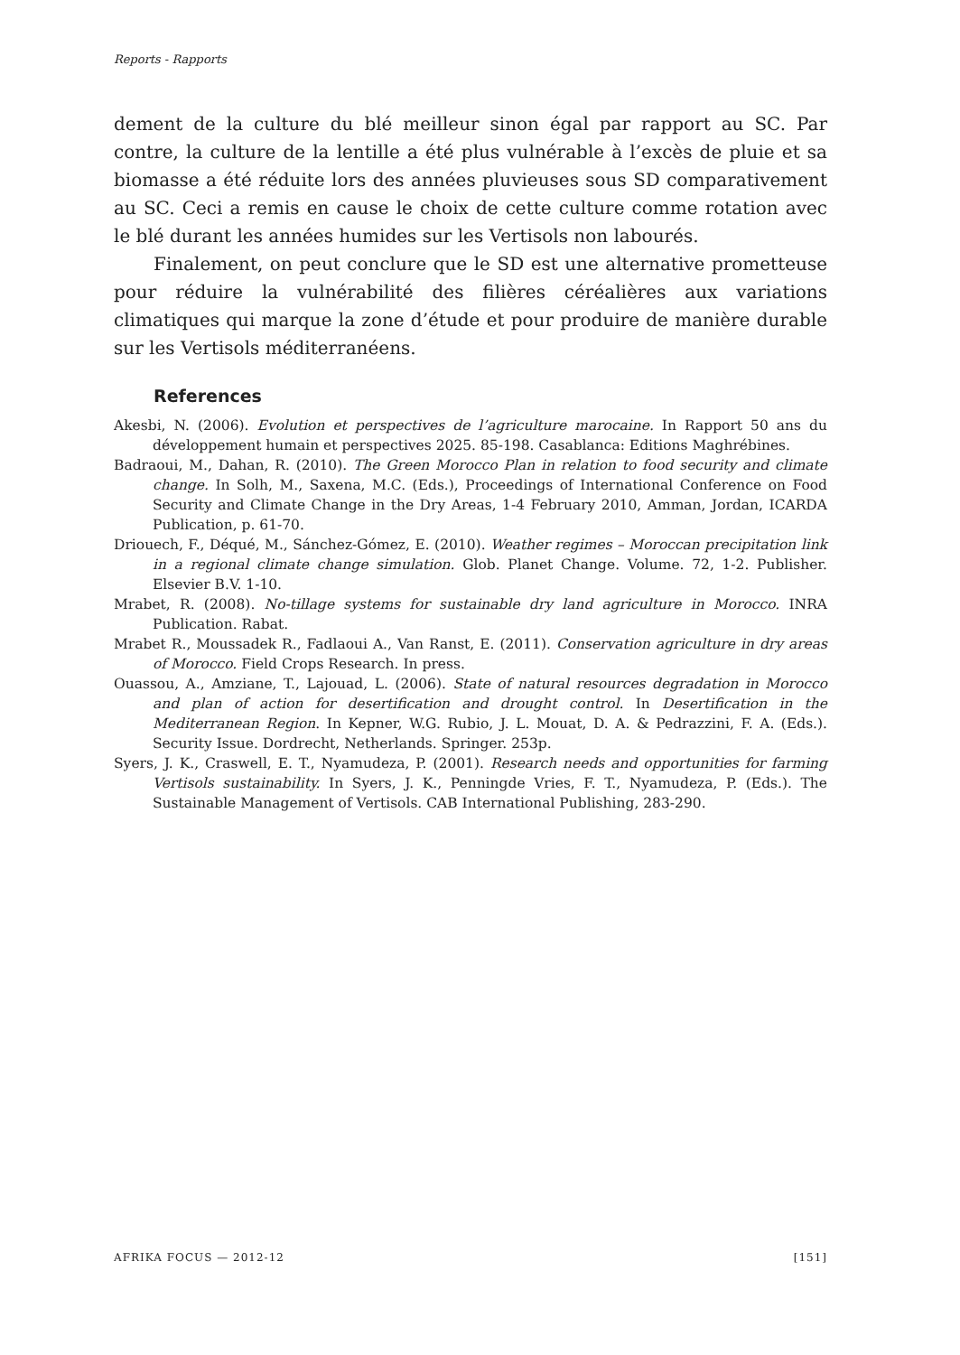Reports - Rapports
dement de la culture du blé meilleur sinon égal par rapport au SC. Par contre, la culture de la lentille a été plus vulnérable à l’excès de pluie et sa biomasse a été réduite lors des années pluvieuses sous SD comparativement au SC. Ceci a remis en cause le choix de cette culture comme rotation avec le blé durant les années humides sur les Vertisols non labourés.
Finalement, on peut conclure que le SD est une alternative prometteuse pour réduire la vulnérabilité des filières céréalières aux variations climatiques qui marque la zone d’étude et pour produire de manière durable sur les Vertisols méditerranéens.
References
Akesbi, N. (2006). Evolution et perspectives de l’agriculture marocaine. In Rapport 50 ans du développement humain et perspectives 2025. 85-198. Casablanca: Editions Maghrébines.
Badraoui, M., Dahan, R. (2010). The Green Morocco Plan in relation to food security and climate change. In Solh, M., Saxena, M.C. (Eds.), Proceedings of International Conference on Food Security and Climate Change in the Dry Areas, 1-4 February 2010, Amman, Jordan, ICARDA Publication, p. 61-70.
Driouech, F., Déqué, M., Sánchez-Gómez, E. (2010). Weather regimes – Moroccan precipitation link in a regional climate change simulation. Glob. Planet Change. Volume. 72, 1-2. Publisher. Elsevier B.V. 1-10.
Mrabet, R. (2008). No-tillage systems for sustainable dry land agriculture in Morocco. INRA Publication. Rabat.
Mrabet R., Moussadek R., Fadlaoui A., Van Ranst, E. (2011). Conservation agriculture in dry areas of Morocco. Field Crops Research. In press.
Ouassou, A., Amziane, T., Lajouad, L. (2006). State of natural resources degradation in Morocco and plan of action for desertification and drought control. In Desertification in the Mediterranean Region. In Kepner, W.G. Rubio, J. L. Mouat, D. A. & Pedrazzini, F. A. (Eds.). Security Issue. Dordrecht, Netherlands. Springer. 253p.
Syers, J. K., Craswell, E. T., Nyamudeza, P. (2001). Research needs and opportunities for farming Vertisols sustainability. In Syers, J. K., Penningde Vries, F. T., Nyamudeza, P. (Eds.). The Sustainable Management of Vertisols. CAB International Publishing, 283-290.
AFRIKA FOCUS — 2012-12 [151]